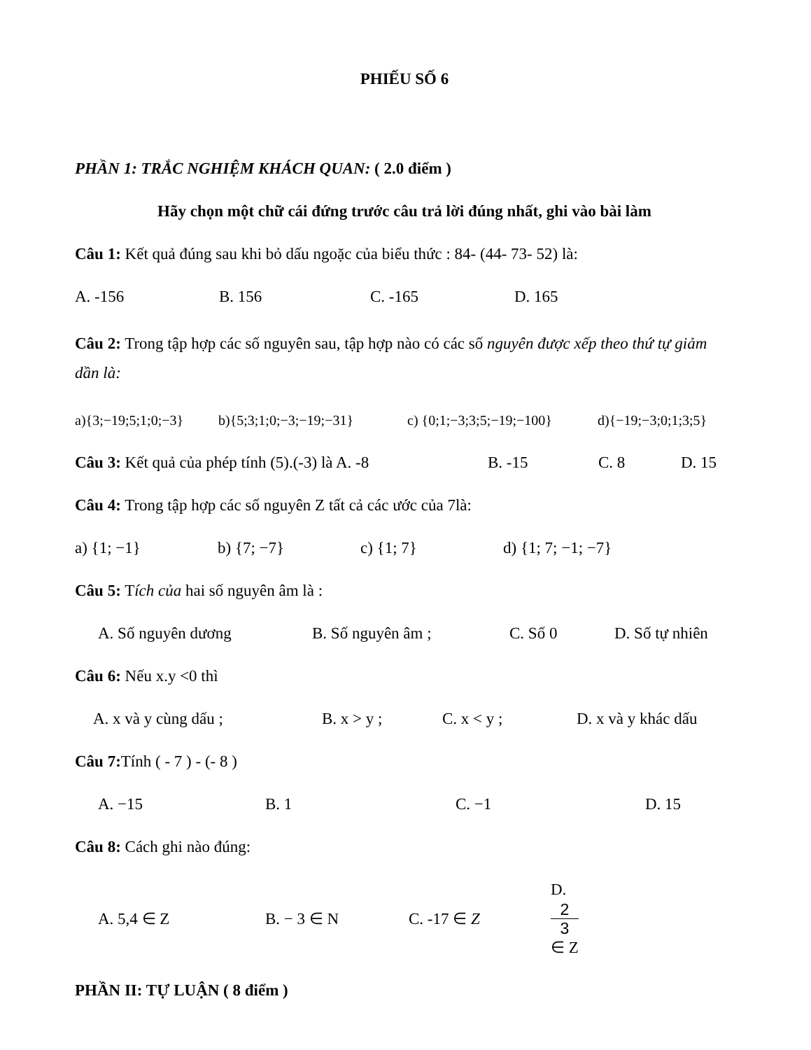PHIẾU SỐ 6
PHẦN 1: TRẮC NGHIỆM KHÁCH QUAN: ( 2.0 điểm )
Hãy chọn một chữ cái đứng trước câu trả lời đúng nhất, ghi vào bài làm
Câu 1: Kết quả đúng sau khi bỏ dấu ngoặc của biểu thức : 84- (44- 73- 52) là:
A. -156 B. 156 C. -165 D. 165
Câu 2: Trong tập hợp các số nguyên sau, tập hợp nào có các số nguyên được xếp theo thứ tự giảm dần là:
a){3;−19;5;1;0;−3} b){5;3;1;0;−3;−19;−31} c) {0;1;−3;3;5;−19;−100} d){−19;−3;0;1;3;5}
Câu 3: Kết quả của phép tính (5).(-3) là A. -8 B. -15 C. 8 D. 15
Câu 4: Trong tập hợp các số nguyên Z tất cả các ước của 7là:
a) {1; −1} b) {7; −7} c) {1; 7} d) {1; 7; −1; −7}
Câu 5: Tích của hai số nguyên âm là :
A. Số nguyên dương B. Số nguyên âm ; C. Số 0 D. Số tự nhiên
Câu 6: Nếu x.y <0 thì
A. x và y cùng dấu ; B. x > y ; C. x < y ; D. x và y khác dấu
Câu 7: Tính ( - 7 ) - (- 8 )
A. −15 B. 1 C. −1 D. 15
Câu 8: Cách ghi nào đúng:
A. 5,4 ∈ Z B. − 3 ∈ N C. -17 ∈ Z D.
2
3
∈ Z
PHẦN II: TỰ LUẬN ( 8 điểm )